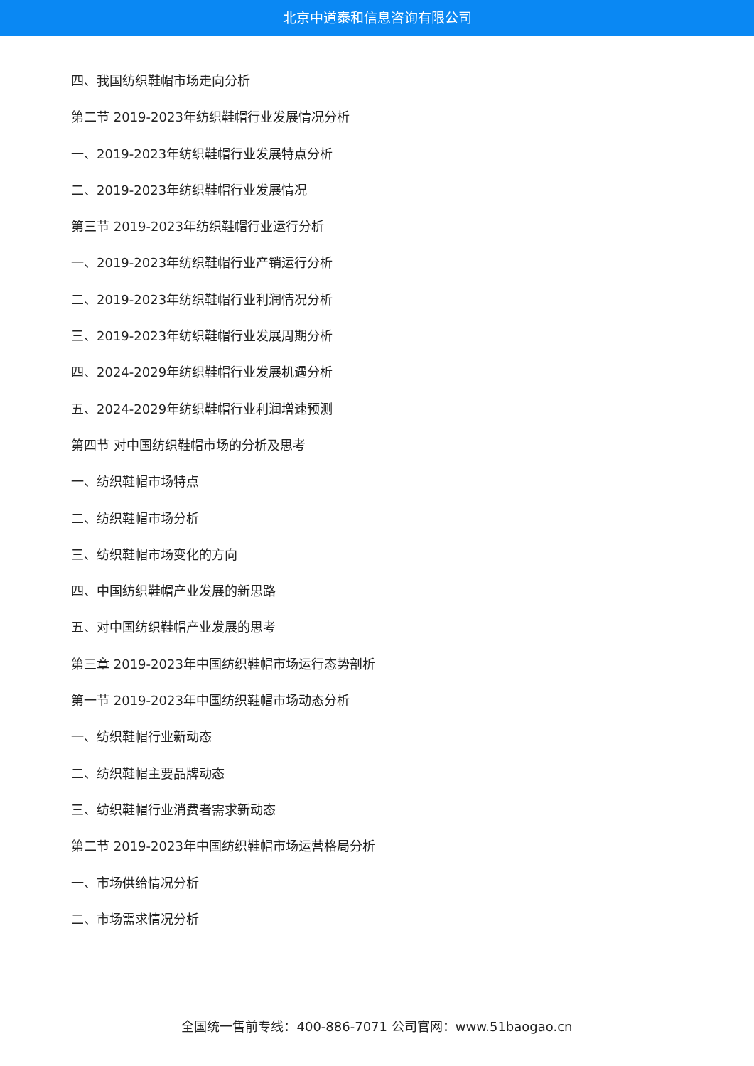北京中道泰和信息咨询有限公司
四、我国纺织鞋帽市场走向分析
第二节 2019-2023年纺织鞋帽行业发展情况分析
一、2019-2023年纺织鞋帽行业发展特点分析
二、2019-2023年纺织鞋帽行业发展情况
第三节 2019-2023年纺织鞋帽行业运行分析
一、2019-2023年纺织鞋帽行业产销运行分析
二、2019-2023年纺织鞋帽行业利润情况分析
三、2019-2023年纺织鞋帽行业发展周期分析
四、2024-2029年纺织鞋帽行业发展机遇分析
五、2024-2029年纺织鞋帽行业利润增速预测
第四节 对中国纺织鞋帽市场的分析及思考
一、纺织鞋帽市场特点
二、纺织鞋帽市场分析
三、纺织鞋帽市场变化的方向
四、中国纺织鞋帽产业发展的新思路
五、对中国纺织鞋帽产业发展的思考
第三章 2019-2023年中国纺织鞋帽市场运行态势剖析
第一节 2019-2023年中国纺织鞋帽市场动态分析
一、纺织鞋帽行业新动态
二、纺织鞋帽主要品牌动态
三、纺织鞋帽行业消费者需求新动态
第二节 2019-2023年中国纺织鞋帽市场运营格局分析
一、市场供给情况分析
二、市场需求情况分析
全国统一售前专线：400-886-7071 公司官网：www.51baogao.cn